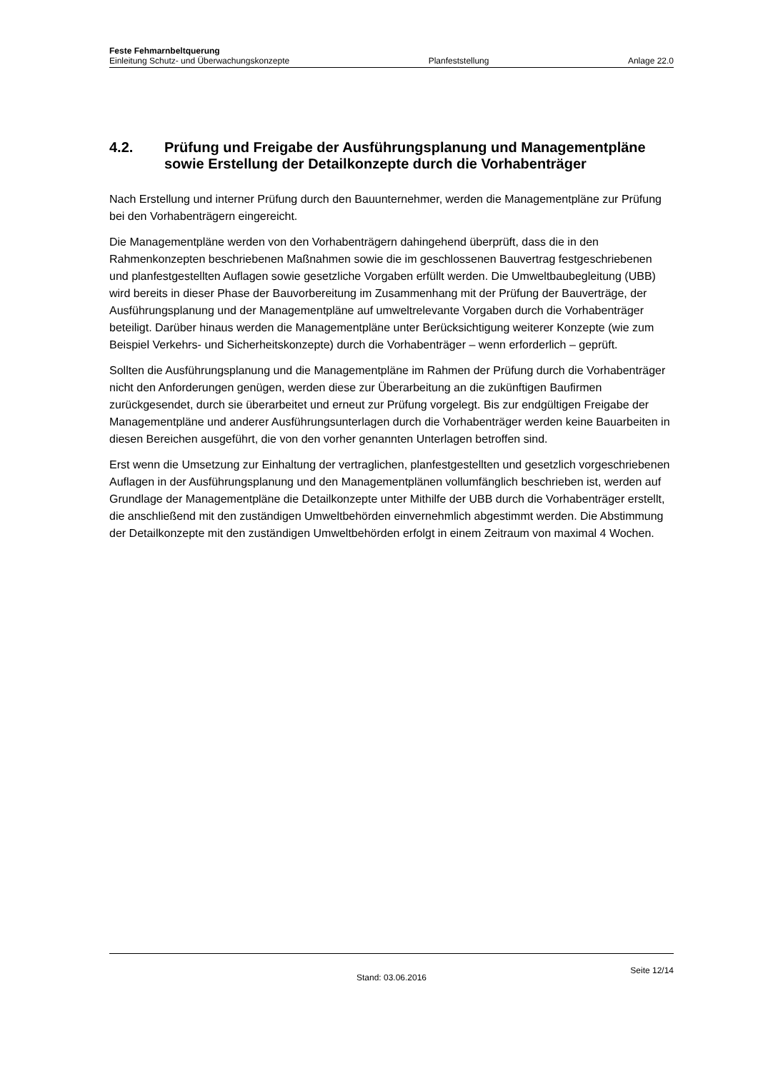Feste Fehmarnbeltquerung
Einleitung Schutz- und Überwachungskonzepte Planfeststellung Anlage 22.0
4.2. Prüfung und Freigabe der Ausführungsplanung und Managementpläne sowie Erstellung der Detailkonzepte durch die Vorhabenträger
Nach Erstellung und interner Prüfung durch den Bauunternehmer, werden die Managementpläne zur Prüfung bei den Vorhabenträgern eingereicht.
Die Managementpläne werden von den Vorhabenträgern dahingehend überprüft, dass die in den Rahmenkonzepten beschriebenen Maßnahmen sowie die im geschlossenen Bauvertrag festgeschriebenen und planfestgestellten Auflagen sowie gesetzliche Vorgaben erfüllt werden. Die Umweltbaubegleitung (UBB) wird bereits in dieser Phase der Bauvorbereitung im Zusammenhang mit der Prüfung der Bauverträge, der Ausführungsplanung und der Managementpläne auf umweltrelevante Vorgaben durch die Vorhabenträger beteiligt. Darüber hinaus werden die Managementpläne unter Berücksichtigung weiterer Konzepte (wie zum Beispiel Verkehrs- und Sicherheitskonzepte) durch die Vorhabenträger – wenn erforderlich – geprüft.
Sollten die Ausführungsplanung und die Managementpläne im Rahmen der Prüfung durch die Vorhabenträger nicht den Anforderungen genügen, werden diese zur Überarbeitung an die zukünftigen Baufirmen zurückgesendet, durch sie überarbeitet und erneut zur Prüfung vorgelegt. Bis zur endgültigen Freigabe der Managementpläne und anderer Ausführungsunterlagen durch die Vorhabenträger werden keine Bauarbeiten in diesen Bereichen ausgeführt, die von den vorher genannten Unterlagen betroffen sind.
Erst wenn die Umsetzung zur Einhaltung der vertraglichen, planfestgestellten und gesetzlich vorgeschriebenen Auflagen in der Ausführungsplanung und den Managementplänen vollumfänglich beschrieben ist, werden auf Grundlage der Managementpläne die Detailkonzepte unter Mithilfe der UBB durch die Vorhabenträger erstellt, die anschließend mit den zuständigen Umweltbehörden einvernehmlich abgestimmt werden. Die Abstimmung der Detailkonzepte mit den zuständigen Umweltbehörden erfolgt in einem Zeitraum von maximal 4 Wochen.
Stand: 03.06.2016 Seite 12/14